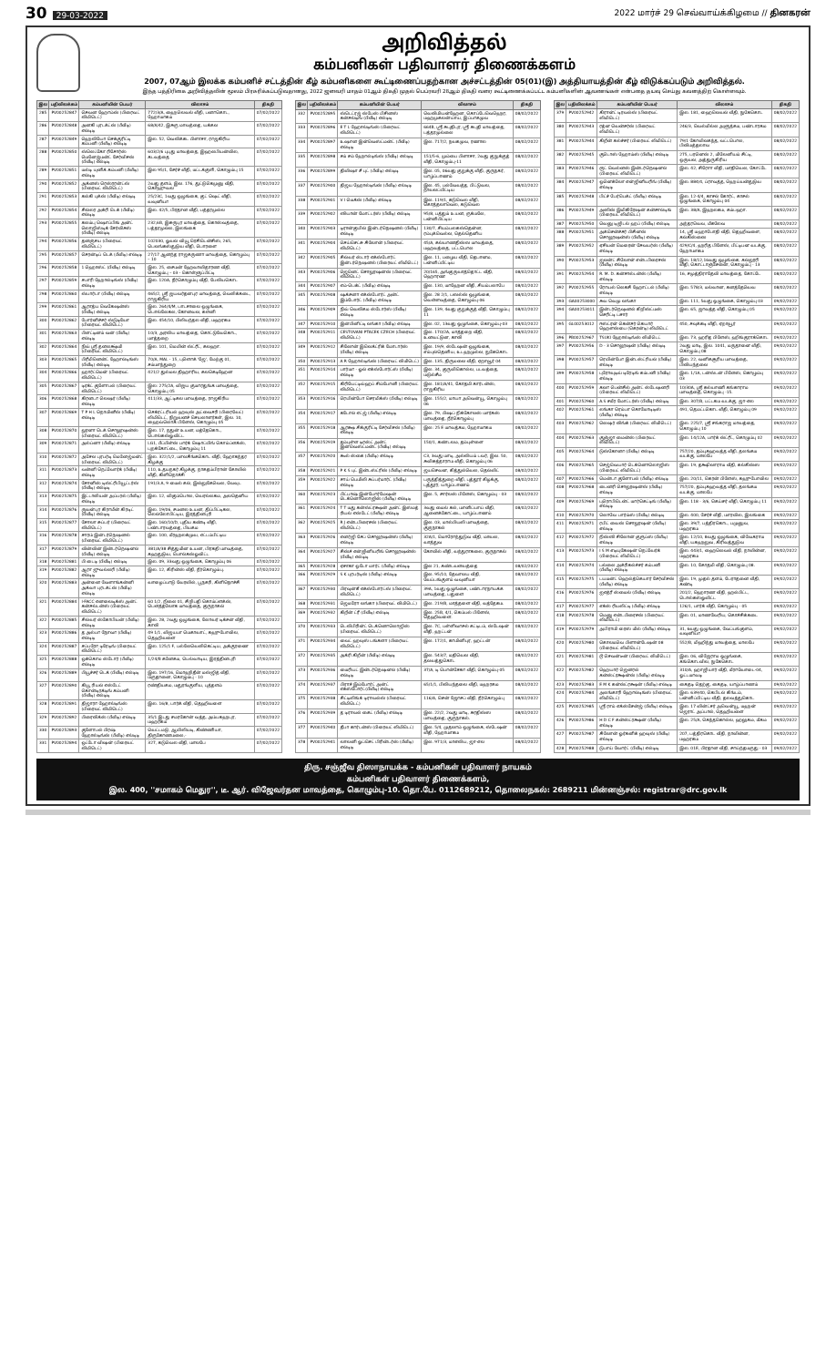30 29-03-2022
2022 மார்ச் 29 செவ்வாய்க்கிழமை // தினகரன்
அறிவித்தல்
கம்பனிகள் பதிவாளர் திணைக்களம்
2007, 07ஆம் இலக்க கம்பனிச் சட்டத்தின் கீழ் கம்பனிகளை கூட்டிணைப்பதற்கான அச்சட்டத்தின் 05(01)(இ) அத்தியாயத்தின் கீழ் விடுக்கப்படும் அறிவித்தல்.
இந்த பத்திரிகை அறிவித்தலின் மூலம் பிரசுரிக்கப்படுவதானது, 2022 ஜனவரி மாதம் 01ஆம் திகதி முதல் பெப்ரவரி 28ஆம் திகதி வரை கூட்டிணைக்கப்பட்ட கம்பனிகளின் ஆவணங்கள் என்பதை தயவு செய்து கவனத்திற் கொள்ளவும்.
| இல | பதிவிலக்கம் | கம்பனியின் பெயர் | விலாசம் | திகதி |
| --- | --- | --- | --- | --- |
| 285 | PV00252847 | செவன ஹோம்ஸ் (பிரைவட் லிமிடெட்) | 772/3/A, ஹைலெவல் வீதி, பனாகொட, ஹோமாகம | 07/02/2022 |
| 286 | PV00252848 | அனகி புரடக்ட்ஸ் (பீவீடி) எல்டிடி | 68/A/42, இசுரு மாவத்தை, யக்கல | 07/02/2022 |
| 287 | PV00252849 | ஹெலியோ செக்குரிட்டி கம்பனி (பீவீடி) எல்டிடி | இல. 52, வெலிக்கட பிளாசா, ராஜகிரிய | 07/02/2022 |
| 288 | PV00252850 | ஸ்லெட்கோ ரிசோர்ஸ் மெனேஜ்மன்ட் சேர்விசஸ் (பீவீடி) எல்டிடி | 603/2/6 புபுது மாவத்தை, இஹலபியன்வில, கடவத்தை | 07/02/2022 |
| 289 | PV00252851 | மல்டி யுனிக் கம்பனி (பீவீடி) எல்டிடி | இல 95/1, சேர்ச் வீதி, மட்டக்குளி, கொழும்பு 15 | 07/02/2022 |
| 290 | PV00252852 | அக்னஸ் ரெஸ்ரரன்ட்ஸ் (பிரைவட் லிமிடெட்) | 2வது தளம், இல. 176, துட்டுகெமுனு வீதி, கொஹுவல | 07/02/2022 |
| 291 | PV00252853 | கல்கி புக்ஸ் (பீவீடி) எல்டிடி | 25/23C, 1வது ஒழுங்கை, குட் ஷெட் வீதி, வவுனியா | 07/02/2022 |
| 292 | PV00252854 | சில்லர அக்ரி டெக் (பீவீடி) எல்டிடி | இல. 42/5, பிரதான வீதி, பத்தரமுல்ல | 07/02/2022 |
| 293 | PV00252855 | கலம்பு ஷொப்பிங் அன்ட் லொஜிஸ்டிக் சேர்விசஸ் (பீவீடி) எல்டிடி | 232,6B, இசுருபுர மாவத்தை, கொஸ்வத்தை, பத்தரமுல்ல, இலங்கை | 07/02/2022 |
| 294 | PV00252856 | தனஞ்சய (பிரைவட் லிமிடெட்) | 102030, ஓவல் வியூ ரெசிடென்சிஸ், 265, பெலங்கஸ்துடுவ வீதி, பொரளை | 07/02/2022 |
| 295 | PV00252857 | செரன்டிப் டெக் (பீவீடி) எல்டிடி | 27/17 ஆனந்த ராஜகருணா மாவத்தை, கொழும்பு – 10 | 07/02/2022 |
| 296 | PV00252858 | 1 ஹொஸ்ட் (பீவீடி) எல்டிடி | இல. 25, சைமன் ஹேவாவிதாரண வீதி, கொழும்பு – 03 - கொள்ளுப்பிட்டி | 07/02/2022 |
| 297 | PV00252859 | சபாரி ஹோல்டிங்ஸ் (பீவீடி) எல்டிடி | இல. 120A, நீர்கொழும்பு வீதி, பேலியகொட | 07/02/2022 |
| 298 | PV00252860 | ஸ்பார்டா (பீவீடி) எல்டிடி | 465/2, ஸ்ரீ ஜயவர்தனபுர மாவத்தை, வெலிக்கடை, ராஜகிரிய | 07/02/2022 |
| 299 | PV00252861 | ஆராத்ய வெகேஷன்ஸ் (பீவீடி) எல்டிடி | இல. 264/4/M, பாடசாலை ஒழுங்கை, பொல்லேகல, கோனவல, களனி | 07/02/2022 |
| 300 | PV00252862 | போர்னிச்சர் ஸ்டுடியோ (பிரைவட் லிமிடெட்) | இல. 454/10, பிலியந்தல வீதி, மஹரகம | 07/02/2022 |
| 301 | PV00252863 | பிளட்டினம் வன் (பீவீடி) எல்டிடி | 10/3, அரலிய மாவத்தை, கொட்டுவேகொட, மாத்தறை | 07/02/2022 |
| 302 | PV00252864 | நிவ் ஸ்ரீ தனலக்ஷ்மி (பிரைவட் லிமிடெட்) | இல. 101, மெயின் ஸ்ட்ரீட், கலஹா. | 07/02/2022 |
| 303 | PV00252865 | பிரீமினென்ட் ஹோல்டிங்ஸ் (பீவீடி) எல்டிடி | 70/A, MAL - 15, புளொக் 'ஜே', மேற்கு 01, சம்மாந்துறை | 07/02/2022 |
| 304 | PV00252866 | ஹார்ட்மென் (பிரைவட் லிமிடெட்) | 421/2 துல்மல திஹாரிய, கலகெடிஹேன | 07/02/2022 |
| 305 | PV00252867 | டிரக்ட் குளோபல் (பிரைவட் லிமிடெட்) | இல: 275/2A, விஜய குமாரதுங்க மாவத்தை, கொழும்பு 05 | 07/02/2022 |
| 306 | PV00252868 | கிரனடா லெஷர் (பீவீடி) எல்டிடி | 411/33, ஆட்டிகல மாவத்தை, ராஜகிரிய | 07/02/2022 |
| 307 | PV00252869 | T P H L நொமினீஸ் (பீவீடி) எல்டிடி | செக்ரட்டரியல் ஹவுஸ் அட்வைசரி (பிரைவேட்) லிமிடெட், நிறுவனச் செயலாளர்கள், இல. 10, ஹைவ்லொக் பிளேஸ், கொழும்பு 05 | 07/02/2022 |
| 308 | PV00252870 | லூனா டெக் சொலூஷன்ஸ் (பிரைவட் லிமிடெட்) | இல. 17, நதுன் உயன, மத்தேகொட, பொல்கஸ்ஓவிட்ட | 07/02/2022 |
| 309 | PV00252871 | அல்ப்னா (பீவீடி) எல்டிடி | LG1, பீப்பிள்ஸ் பார்க் ஷொப்பிங் கொம்ப்ளக்ஸ், புறக்கோட்டை, கொழும்பு 11 | 07/02/2022 |
| 310 | PV00252872 | அசேல புரபர்டி மெனேஜ்மன்ட் (பிரைவட் லிமிடெட்) | இல. 322/1/2, மாலசிங்ககொட வீதி, ஹோகந்தர கிழக்கு | 07/02/2022 |
| 311 | PV00252873 | வன்னி நெட்வோர்க் (பீவீடி) எல்டிடி | 110, உதயநகர் கிழக்கு, நாகதம்பிரான் கோவில் வீதி, கிளிநொச்சி | 07/02/2022 |
| 312 | PV00252874 | சோனிஸ் டிஸ்ட்ரிபியூட்டர்ஸ் (பீவீடி) எல்டிடி | 191/3.A, 9 மைல் கல், இல்லுகேவெல, வேவுட | 07/02/2022 |
| 313 | PV00252875 | இட்டாலியன் அப்பரல் (பீவீடி) எல்டிடி | இல. 12, விகும்பொல, வெரல்லகம, அலதெனிய | 07/02/2022 |
| 314 | PV00252876 | ருவன்புர கிராமீன் கிரடிட் (பீவீடி) எல்டிடி | இல. 19/06, சமனல உயன, திப்பிட்டிகல, லெல்லோபிட்டிய, இரத்தினபுரி | 07/02/2022 |
| 315 | PV00252877 | சோலா சுப்பர் (பிரைவட் லிமிடெட்) | இல. 160/10/D, புதிய கண்டி வீதி, பண்டாரவத்தை, பியகம | 07/02/2022 |
| 316 | PV00252878 | சாரம் இன்டர்நெஷனல் (பிரைவட் லிமிடெட்) | இல. 100, மீரஹலக்முவ, எட்டம்பிட்டிய | 07/02/2022 |
| 317 | PV00252879 | வின்வின் இன்டர்நெஷனல் (பீவீடி) எல்டிடி | 381/A/38 சித்துமின உயன, பிரகதி மாவத்தை, கஹதுடுவ, பொல்கஸ்ஓவிட்ட | 07/02/2022 |
| 318 | PV00252881 | பி டைடி (பீவீடி) எல்டிடி | இல. 09, 33வது ஒழுங்கை, கொழும்பு 06 | 07/02/2022 |
| 319 | PV00252882 | ஆரா ஜுவல்லரி (பீவீடி) எல்டிடி | இல. 12, கிரின்ஸ் வீதி, நீர்கொழும்பு. | 07/02/2022 |
| 320 | PV00252883 | அன்னை வேளாங்கன்னி அக்வா புரடக்ட்ஸ் (பீவீடி) எல்டிடி | வாழைப்பாடு வேரவில், பூநகரி, கிளிநொச்சி | 07/02/2022 |
| 321 | PV00252884 | I-FACC எனலைடிக்ஸ் அன்ட் கன்சல்டன்ஸ் (பிரைவட் லிமிடெட்) | 60 1/2, நிலை 01, சிறிபதி கொம்ப்ளக்ஸ், பௌத்தலோக மாவத்தை, குருநாகல் | 07/02/2022 |
| 322 | PV00252885 | சில்வர் ஸ்கோபியன் (பீவீடி) எல்டிடி | இல. 28, 2வது ஒழுங்கை, லோவர் டிக்சன் வீதி, காலி | 07/02/2022 |
| 323 | PV00252886 | த அல்பா நோவா (பீவீடி) எல்டிடி | 49 1/1, விஜயபா மெகாவாட், கஹுபோவில, தெஹிவளை | 07/02/2022 |
| 324 | PV00252887 | சப்பரோ டிரேடிங் (பிரைவட் லிமிடெட்) | இல. 125/1 F, பல்லேவெலிகெட்டிய, அக்குரணை | 07/02/2022 |
| 325 | PV00252888 | ஒக்கொம ஸ்டோர் (பீவீடி) எல்டிடி | 1/24/B கனேகம, பெல்வாடிய, இரத்தினபுரி | 07/02/2022 |
| 326 | PV00252889 | பியூச்சர் டெக் (பீவீடி) எல்டிடி | இல. 197/16, மொஹிதீன் மஸ்ஜித் வீதி, மருதானை, கொழும்பு - 10 | 07/02/2022 |
| 327 | PV00252890 | கியூ ரியல் எஸ்டேட் கொன்டிரக்டிங் கம்பனி (பீவீடி) எல்டிடி | ரண்தியகம, மதுரங்குளிய, புத்தளம் | 07/02/2022 |
| 328 | PV00252891 | திஜாரா ஹோல்டிங்ஸ் (பிரைவட் லிமிடெட்) | இல. 16/8, பார்க் வீதி, தெஹிவளை | 07/02/2022 |
| 329 | PV00252892 | பிரைலிக்ஸ் (பீவீடி) எல்டிடி | 35/1 இடது சமரகோன் வத்த, அம்பகஹபுர, மஹரகம | 07/02/2022 |
| 330 | PV00252893 | குளோபல் பிரஷ் ஹோல்டிங்ஸ் (பீவீடி) எல்டிடி | வெட்டமடு, ஆயிலியடி, கிண்ணியா, திருகோணமலை,- | 07/02/2022 |
| 331 | PV00252894 | ஒட்டோ விஷன் (பிரைவட் லிமிடெட்) | 327, கடுவெல வீதி, மாலபே | 07/02/2022 |
| இல | பதிவிலக்கம் | கம்பனியின் பெயர் | விலாசம் | திகதி |
| --- | --- | --- | --- | --- |
| 332 | PV00252895 | ஸ்டெட்ரஜ் ஸ்பேஸ் பிசினஸ் கன்சல்டிங் (பீவீடி) எல்டிடி | வெலிமியன்ஹேன, கொப்பேவெஹெர, மஹமுகலன்யாய, இப்பாகமுவ | 08/02/2022 |
| 333 | PV00252896 | E T L ஹோல்டிங்ஸ் (பிரைவட் லிமிடெட்) | 664B, ஸ்ரீ சுபுதிபுர, ஸ்ரீ சுபுதி மாவத்தை, பத்தரமுல்லை | 08/02/2022 |
| 334 | PV00252897 | உஷான இன்வெஸ்ட்மன்ட் (பீவீடி) எல்டிடி | இல. 717/2, நவகமுவ, ரணால | 08/02/2022 |
| 335 | PV00252898 | சம் சம் ஹோல்டிங்ஸ் (பீவீடி) எல்டிடி | 151/5-6, மும்பை பிளாசா, 2வது குறுக்குத் வீதி, கொழும்பு-11 | 08/02/2022 |
| 336 | PV00252899 | திவிஷா சீ புட் (பீவீடி) எல்டிடி | இல. 05, 06வது குறுக்கு வீதி, குருநகர், யாழ்ப்பாணம் | 08/02/2022 |
| 337 | PV00252900 | திஜய ஹோல்டிங்ஸ் (பீவீடி) எல்டிடி | இல. 45, பல்வேவத்த, பிட்டுவல, நாவலப்பிட்டிய | 08/02/2022 |
| 338 | PV00252901 | V I மெக்ஸ் (பீவீடி) எல்டிடி | இல. 119/1, கடுவெல வீதி, கொத்தலாவெல, கடுவெல | 08/02/2022 |
| 339 | PV00252902 | ஸியான் மோட்டர்ஸ் (பீவீடி) எல்டிடி | 95/8, பத்தும் உயன, ருக்மலே, பன்னிபிட்டிய | 08/02/2022 |
| 340 | PV00252903 | டிரான்குயில் இன்டர்நெஷனல் (பீவீடி) எல்டிடி | 130/7, சியம்பலகஸ்தென்ன, ரம்புக்வெல்ல, தெல்தெனிய | 08/02/2022 |
| 341 | PV00252904 | செய்செட்சு சிலோன் (பிரைவட் லிமிடெட்) | 45/A, கல்யாணதிஸ்ஸ மாவத்தை, மஹவத்தை, பட்டபொல | 08/02/2022 |
| 342 | PV00252905 | சில்வர் ஸ்டார் எக்ஸ்போர்ட் இன்டர்நெஷனல் (பிரைவட் லிமிடெட்) | இல. 11, பழைய வீதி, தெபானம, பன்னிப்பிட்டிய | 08/02/2022 |
| 343 | PV00252906 | ஜெனெட் சொலூஷன்ஸ் (பிரைவட் லிமிடெட்) | 20/165, அங்குருவாத்தொட்ட வீதி, ஹொரண | 08/02/2022 |
| 344 | PV00252907 | எம்-பெக்ட் (பீவீடி) எல்டிடி | இல. 130, மாஹேன வீதி, சியம்பலாபே | 08/02/2022 |
| 345 | PV00252908 | ஷக்சனா எக்ஸ்போர்ட் அன்ட் இம்போர்ட் (பீவீடி) எல்டிடி | இல. 28 2/1, பஸல்ஸ் ஒழுங்கை, வெள்ளவத்தை, கொழும்பு-06 | 08/02/2022 |
| 346 | PV00252909 | நிவ் வெலிகம ஸ்டோர்ஸ் (பீவீடி) எல்டிடி | இல. 139, 4வது குறுக்குத் வீதி, கொழும்பு 11 | 08/02/2022 |
| 347 | PV00252910 | இன்பினிட்டி லங்கா (பீவீடி) எல்டிடி | இல. 02, 13வது ஒழுங்கை, கொழும்பு-03 | 08/02/2022 |
| 348 | PV00252911 | CESTOVANI PTACEK CZECH (பிரைவட் லிமிடெட்) | இல. 170/2A, மாத்தறை வீதி, உனவட்டுன, காலி | 08/02/2022 |
| 349 | PV00252912 | சிலோன் இலெக்ட்ரிக் மோடார்ஸ் (பீவீடி) எல்டிடி | இல. 19/9, ஸ்டேஷன் ஒழுங்கை, எம்புல்தெனிய, உடஹமுல்ல, நுகேகொட | 08/02/2022 |
| 350 | PV00252913 | A R ஹோல்டிங்ஸ் (பிரைவட் லிமிடெட்) | இல. 135, திருமலை வீதி, ஏறாவூர் 04 | 08/02/2022 |
| 351 | PV00252914 | பார்மா - ஓல் எக்ஸ்போர்ட்ஸ் (பீவீடி) எல்டிடி | இல. 34, குருவிகொல்ல, படவத்தை, மடுல்சீம | 08/02/2022 |
| 352 | PV00252915 | கிரியேட்டிவ்ஹப் சிம்போனி (பிரைவட் லிமிடெட்) | இல. 181/A/41, கோதமி கார்டன்ஸ், ராஜகிரிய | 08/02/2022 |
| 353 | PV00252916 | ரெயின்போ செரமிக்ஸ் (பீவீடி) எல்டிடி | இல. 155/2, மாயா அவென்யூ, கொழும்பு 06 | 08/02/2022 |
| 354 | PV00252917 | கடோல் எட்ஜ் (பீவீடி) எல்டிடி | இல. 79, பிஷப் நிக்கோலஸ் மார்கஸ் மாவத்தை, நீர்கொழும்பு | 08/02/2022 |
| 355 | PV00252918 | ஆரக்ஷ சிக்குரிட்டி சேர்விசஸ் (பீவீடி) எல்டிடி | இல: 25 E மாவத்கம, ஹோமாகம | 08/02/2022 |
| 356 | PV00252919 | தம்புள்ள டிரஸ்ட் அன்ட் இன்வெஸ்ட்மன்ட் (பீவீடி) எல்டிடி | 150/1, கண்டலம, தம்புள்ளை | 08/02/2022 |
| 357 | PV00252920 | கூல் ஸ்கை (பீவீடி) எல்டிடி | C3, 3வது மாடி, அல்லியம் டவர், இல. 50, சுவிசுத்தாராம வீதி, கொழும்பு 06 | 08/02/2022 |
| 358 | PV00252921 | P K S புட் இன்டஸ்ட்ரிஸ் (பீவீடி) எல்டிடி | ஜயசெவன, கித்துல்வெல, தெல்விட் | 08/02/2022 |
| 359 | PV00252922 | சாய் பெமிலி சுப்பர்மார்ட் (பீவீடி) எல்டிடி | பருத்தித்துறை வீதி, புத்தூர் கிழக்கு, புத்தூர், யாழ்ப்பாணம் | 08/02/2022 |
| 360 | PV00252923 | பிட்பாஷ் இன்போர்மேஷன் டெக்னொலொஜிஸ் (பீவீடி) எல்டிடி | இல. 5, சார்லஸ் பிளேஸ், கொழும்பு - 03 | 08/02/2022 |
| 361 | PV00252924 | T T மது கன்ஸ்ட்ரக்ஷன் அன்ட் இஸ்மத் ரியல் எஸ்டேட் (பீவீடி) எல்டிடி | 3வது மைல் கல், மானிப்பாய் வீதி, ஆனைக்கோட்டை, யாழ்ப்பாணம் | 08/02/2022 |
| 362 | PV00252925 | R J என்டபிரைசஸ் (பிரைவட் லிமிடெட்) | இல. 03, மால்பியலி மாவத்தை, குருநாகல் | 08/02/2022 |
| 363 | PV00252926 | எனர்ஜி சேப் சொலூஷன்ஸ் (பீவீடி) எல்டிடி | 32A/1, மொரோந்துடுவ வீதி, மாவல, வாத்துவ | 08/02/2022 |
| 364 | PV00252927 | சிஸ்ச் என்ஜினியரிங் சொலூஷன்ஸ் (பீவீடி) எல்டிடி | கோவில் வீதி, வந்துராகலை, குருநாகல் | 08/02/2022 |
| 365 | PV00252928 | ஏசாகா ஒடோ மார்ட் (பீவீடி) எல்டிடி | இல 21, கண்டவளவத்தை | 08/02/2022 |
| 366 | PV00252929 | S K புரபர்டிஸ் (பீவீடி) எல்டிடி | இல. 95/10, தேவாலய வீதி, வேப்பங்குளம் வவுனியா | 08/02/2022 |
| 367 | PV00252930 | பிரவுன்கீ எக்ஸ்போர்ட்ஸ் (பிரைவட் லிமிடெட்) | 39A, 1வது ஒழுங்கை, பண்டாரநாயக்க மாவத்தை, பதுளை | 08/02/2022 |
| 368 | PV00252931 | ஜெமரோ லங்கா (பிரைவட் லிமிடெட்) | இல. 219/B, மாத்தளை வீதி, வத்தேகம. | 08/02/2022 |
| 369 | PV00252932 | கிறீன் ட்ரீ (பீவீடி) எல்டிடி | இல. 25B, 4/1, கெம்பல் பிளேஸ், தெஹிவளை. | 08/02/2022 |
| 370 | PV00252933 | டெலிபிரின்ட் டெக்னொலொஜிஸ் (பிரைவட் லிமிடெட்) | இல. 7C, பள்ளிவாசல் கட்டிடம், ஸ்டேஷன் வீதி, ஹட்டன் | 08/02/2022 |
| 371 | PV00252934 | வைட் ஹவுஸ் பங்களா (பிரைவட் லிமிடெட்) | இல. 172/1, காமினிபுர, ஹட்டன் | 08/02/2022 |
| 372 | PV00252935 | அக்ரி கிறீன் (பீவீடி) எல்டிடி | இல. 543/7, மதிவெல வீதி, தலவத்துகொட | 08/02/2022 |
| 373 | PV00252936 | மைரியட் இன்டர்நெஷனல் (பீவீடி) எல்டிடி | 37/A, டி பொன்சேகா வீதி, கொழும்பு-05 | 08/02/2022 |
| 374 | PV00252937 | பிராச் இம்போர்ட் அன்ட் எக்ஸ்போர்ட்(பீவீடி) எல்டிடி | 65/1/1, பிலியந்தலை வீதி, மஹரகம | 08/02/2022 |
| 375 | PV00252938 | சிட்டிலிங்க் டிராவல்ஸ் (பிரைவட் லிமிடெட்) | 116/A, சென் ஜோசப் வீதி, நீர்கொழும்பு | 08/02/2022 |
| 376 | PV00252939 | த டிராவல் கைட் (பீவீடி) எல்டிடி | இல. 22/2, 2வது மாடி, சுரதிஸ்ஸ மாவத்தை, குருநாகல். | 08/02/2022 |
| 377 | PV00252940 | தீபா கார்டன்ஸ் (பிரைவட் லிமிடெட்) | இல. 5/4, முதலாம் ஒழுங்கை, ஸ்டேஷன் வீதி, ஹோமாகம | 08/02/2022 |
| 378 | PV00252941 | லாலனி ஓப்செட் பிரின்டர்ஸ் (பீவீடி) எல்டிடி | இல. 971/3, மாஎலிய, ஜா-எல | 08/02/2022 |
| இல | பதிவிலக்கம் | கம்பனியின் பெயர் | விலாசம் | திகதி |
| --- | --- | --- | --- | --- |
| 379 | PV00252942 | கிரான்ட் டிரவல்ஸ் (பிரைவட் லிமிடெட்) | இல. 181, ஹைலெவல் வீதி, நுகேகொட | 08/02/2022 |
| 380 | PV00252943 | ரத்ன வென்சர்ஸ் (பிரைவட் லிமிடெட்) | 246/3, வெல்மில்ல அளுத்கம, பண்டாரகம | 08/02/2022 |
| 381 | PV00252944 | கிறீன் கல்ச்சர் (பிரைவட் லிமிடெட்) | 79/1 கோவிலகந்த, வட்டபொல, பிலிமத்தலாவ | 08/02/2022 |
| 382 | PV00252945 | குடொஸ் ஹோம்ஸ் (பீவீடி) எல்டிடி | 275, பரனெஸ் 2, மிலேனியம் சிட்டி, ஒருவல, அத்துருகிரிய | 08/02/2022 |
| 383 | PV00252946 | ரூட் வெல்னஸ் இன்டர்நெஷனல் (பிரைவட் லிமிடெட்) | இல. 42, சிரோா வீதி, மாதிவெல, கோட்டே | 08/02/2022 |
| 384 | PV00252947 | ஒனெக்லோ என்ஜினியரிங் (பீவீடி) எல்டிடி | இல. 884/4, ப்ராவத்த, ஹெய்யன்துடுவ | 08/02/2022 |
| 385 | PV00252948 | பிட்ச் பேர்பெக்ட் (பீவீடி) எல்டிடி | இல. 12-4/4, காசல் கோர்ட், காசல் ஒழுங்கை, கொழும்பு 04 | 08/02/2022 |
| 386 | PV00252949 | அஸிஸ் இமிகிரேஷன் கன்சால்டிங் (பிரைவட் லிமிடெட்) | இல. 38/A, இஹலகம, கம்பஹா. | 08/02/2022 |
| 387 | PV00252950 | வெனு டிஜிடல் ஹப் (பீவீடி) எல்டிடி | அந்தரவெவ, மீகலேவ | 08/02/2022 |
| 388 | PV00252951 | அக்சென்ச்சர் பிசினஸ் சொலூஷன்ஸ் (பீவீடி) எல்டிடி | 14, ஸ்ரீ மஹாபோதி வீதி, தெஹிவளை, கல்கிஸ்ஸை | 08/02/2022 |
| 389 | PV00252952 | ஏசியன் மெரைன் சேவயர்ஸ் (பீவீடி) எல்டிடி | 429/C/4, ஹரித பிளேஸ், பிட்டிபன வடக்கு, ஹோமாகம | 08/02/2022 |
| 390 | PV00252953 | ஐலன்ட் சிலோன் என்டபிரைசஸ் (பீவீடி) எல்டிடி | இல. 18/12,16வது ஒழுங்கை, கல்லூரி வீதி, கொட்டாஞ்சேனை, கொழும்பு - 13 | 08/02/2022 |
| 391 | PV00252954 | R. M. D. கன்சால்டன்ஸ் (பீவீடி) எல்டிடி | 16, சமுத்திராதேவி மாவத்தை, கோட்டே | 08/02/2022 |
| 392 | PV00252955 | ரோயல் லெகசி ஹோட்டல் (பீவீடி) எல்டிடி | இல. 578/3, மல்வான, கனத்தேவெவ | 08/02/2022 |
| 393 | GA00253000 | சுவ வெமு லங்கா | இல. 111, 5வது ஒழுங்கை, கொழும்பு 03 | 09/02/2022 |
| 394 | GA00253011 | இன்டர்நெஷனல் கிறிஸ்ட்மஸ் செரிட்டி பசார் | இல. 65, ஜாவத்த வீதி, கொழும்பு 05 | 09/02/2022 |
| 395 | GL00253012 | ஈஸ்ட்ரன் கென்சர் கெயார் ஹௌஸ்பை (கெரன்டி) லிமிடெட் | 450, சவுக்கடி வீதி, ஏறாவூர் | 09/02/2022 |
| 396 | PB00252967 | TSUKI ஹோல்டிங்ஸ் லிமிடெட் | இல. 73, ஹரித பிளேஸ், ஹிங்குராக்கொட | 09/02/2022 |
| 397 | PV00252956 | D - 3 சொலூஷன் (பீவீடி) எல்டிடி | 2வது மாடி, இல. 1041, மருதானை வீதி, கொழும்பு 08 | 09/02/2022 |
| 398 | PV00252957 | ரெயின்போ இன்டஸ்ட்ரியல் (பீவீடி) எல்டிடி | இல. 22, வனிகசூரிய மாவத்தை, பிலியந்தலை | 09/02/2022 |
| 399 | PV00252958 | புரோவுடிவ் டிரேடிங் கம்பனி (பீவீடி) எல்டிடி | இல. 1/1A, டன்ஸ்டன் பிளேஸ், கொழும்பு 03 | 09/02/2022 |
| 400 | PV00252959 | கலா பென்சில் அன்ட் ஸ்டேஷனரி (பிரைவட் லிமிடெட்) | 10/30A, ஸ்ரீ கல்யாணி கங்காராம மாவத்தை, கொழும்பு -15. | 09/02/2022 |
| 401 | PV00252960 | A.S சமீர மோட்டர்ஸ் (பீவீடி) எல்டிடி | இல. 307/B, பட்டகம வடக்கு, ஜா-எல | 09/02/2022 |
| 402 | PV00252961 | லங்கா ரெம்பா கொமோடிடிஸ் (பீவீடி) எல்டிடி | 491, தெமட்டகொட வீதி, கொழும்பு 09 | 09/02/2022 |
| 403 | PV00252962 | லெஷர் லிங்க் (பிரைவட் லிமிடெட்) | இல. 225/7, ஸ்ரீ சங்கராஜ மாவத்தை, கொழும்பு 10 | 09/02/2022 |
| 404 | PV00252963 | குஞ்ஜா மைன்ஸ் (பிரைவட் லிமிடெட்) | இல. 14/12A, பார்க் ஸ்ட்ரீட், கொழும்பு 02 | 09/02/2022 |
| 405 | PV00252964 | டுஸ்கோனா (பீவீடி) எல்டிடி | 757/20, தம்புகஹவத்த வீதி, தலங்கம வடக்கு, மாலபே | 09/02/2022 |
| 406 | PV00252965 | செஜ்வெயார் டெக்னொலொஜிஸ் (பிரைவட் லிமிடெட்) | இல. 19, தக்ஷிலாராம வீதி, கல்கிஸ்ஸ | 09/02/2022 |
| 407 | PV00252966 | மென்டா குளோபல் (பீவீடி) எல்டிடி | இல. 20/11, கெரன் பிளேஸ், கஹுபோவில | 09/02/2022 |
| 408 | PV00252968 | பைனரி சொலூஷன்ஸ் (பீவீடி) எல்டிடி | 757/20, தம்புகஹவத்த வீதி, தலங்கம வடக்கு, மாலபே | 09/02/2022 |
| 409 | PV00252969 | புரொபிடென்ட் மார்கெட்டிங் (பீவீடி) எல்டிடி | இல. 118 - 3/6, கெய்சர் வீதி, கொழும்பு 11 | 09/02/2022 |
| 410 | PV00252970 | லொவே பார்ம்ஸ் (பீவீடி) எல்டிடி | இல. 400, சேர்ச் வீதி, மாரவில, இலங்கை | 09/02/2022 |
| 411 | PV00252971 | ரபிட் வைஸ் சொலூஷன் (பீவீடி) எல்டிடி | இல. 39/7, பத்திரகொட, பமுனுவ, மஹரகம | 09/02/2022 |
| 412 | PV00252972 | நிஸ்ஸி சிலோன் குரூப்ஸ் (பீவீடி) எல்டிடி | இல. 12/10, 8வது ஒழுங்கை, விவேகராம வீதி, யகஹலுவ, கிரிவத்துடுவ | 09/02/2022 |
| 413 | PV00252973 | I S M எடியுகேஷன் நெட்வேர்க் (பிரைவட் லிமிடெட்) | இல. 443/1, ஹைலெவல் வீதி, நாவின்ன, மஹரகம | 09/02/2022 |
| 414 | PV00252974 | பல்லை அக்ரிகல்ச்சர் கம்பனி (பீவீடி) எல்டிடி | இல. 10, கோதமி வீதி, கொழும்பு 08. | 09/02/2022 |
| 415 | PV00252975 | டயமன்ட் ஹெல்த்கெயார் சேர்விசஸ் (பீவீடி) எல்டிடி | இல. 19, முதல் தளம், பேராதனை வீதி, கண்டி | 09/02/2022 |
| 416 | PV00252976 | ஐஎத்ரீ ஸ்மைல் (பீவீடி) எல்டிடி | 201/2, ஹொரண வீதி, ஹல்பிட்ட, பொல்கஸ்ஓவிட்ட | 09/02/2022 |
| 417 | PV00252977 | எக்ஸ் ரியலிட்டி (பீவீடி) எல்டிடி | 126/1, பார்க் வீதி, கொழும்பு - 05 | 09/02/2022 |
| 418 | PV00252978 | மெனு என்டபிரைசஸ் (பிரைவட் லிமிடெட்) | இல. 01, மாணவேரிய, கொச்சிக்கடை | 09/02/2022 |
| 419 | PV00252979 | அபிராமி ரைஸ் மில் (பீவீடி) எல்டிடி | 31, 6வது ஒழுங்கை, வேப்பங்குளம், வவுனியா | 09/02/2022 |
| 420 | PV00252980 | கொலமவெ பிளான்டேஷன் 08 (பிரைவட் லிமிடெட்) | 552/B, மிஹிந்து மாவத்தை, மாலபே | 09/02/2022 |
| 421 | PV00252981 | டூ செவன்டீன் (பிரைவட் லிமிடெட்) | இல. 06, விஜேராம ஒழுங்கை, கங்கொடவில, நுகேகொட | 09/02/2022 |
| 422 | PV00252982 | ஹெயார் ஜெனரல் கன்ஸ்ட்ரக்ஷன்ஸ் (பீவீடி) எல்டிடி | 310/A, ஹாஜியார் வீதி, மீராவோடை-04, ஓட்டமாவடி | 09/02/2022 |
| 423 | PV00252983 | E M K கன்ஸ்ட்ரக்ஷன் (பீவீடி) எல்டிடி | கைதடி தெற்கு, கைதடி, யாழ்ப்பாணம் | 09/02/2022 |
| 424 | PV00252984 | அலங்காரி ஹோல்டிங்ஸ் (பிரைவட் லிமிடெட்) | இல. 639/40, கெபிடல் கிங்டம், பன்னிப்பிட்டிய வீதி, தலவத்துகொட | 09/02/2022 |
| 425 | PV00252985 | ஸ்ரீ ராம் எக்ஸ்சேன்ஜ் (பீவீடி) எல்டிடி | இல. 17 வின்ட்சர் அவென்யூ, மஹன் ஜெராட் அப்பால், தெஹிவளை | 09/02/2022 |
| 426 | PV00252986 | H D C F கன்ஸ்ட்ரக்ஷன் (பீவீடி) எல்டிடி | இல. 25/A, கெந்தகொல்ல, ஹலுகம, மீகம | 09/02/2022 |
| 427 | PV00252987 | சிலோன் ஓர்கனிக் ஹவுஸ் (பீவீடி) எல்டிடி | 207, பத்திரகொட வீதி, நாவின்ன, மஹரகம | 09/02/2022 |
| 428 | PV00252988 | டுபாய் வோர்ட் (பீவீடி) எல்டிடி | இல. 01E, பிரதான வீதி, சாய்ந்தமருது - 03 | 09/02/2022 |
திரு. சஞ்ஜீவ திஸாநாயக்க - கம்பனிகள் பதிவாளர் நாயகம்
கம்பனிகள் பதிவாளர் திணைக்களம்,
இல. 400, ''சமாகம் மெதுர'', டீ. ஆர். விஜேவர்தன மாவத்தை, கொழும்பு-10. தொ.பே. 0112689212, தொலைநகல்: 2689211 மின்னஞ்சல்: registrar@drc.gov.lk